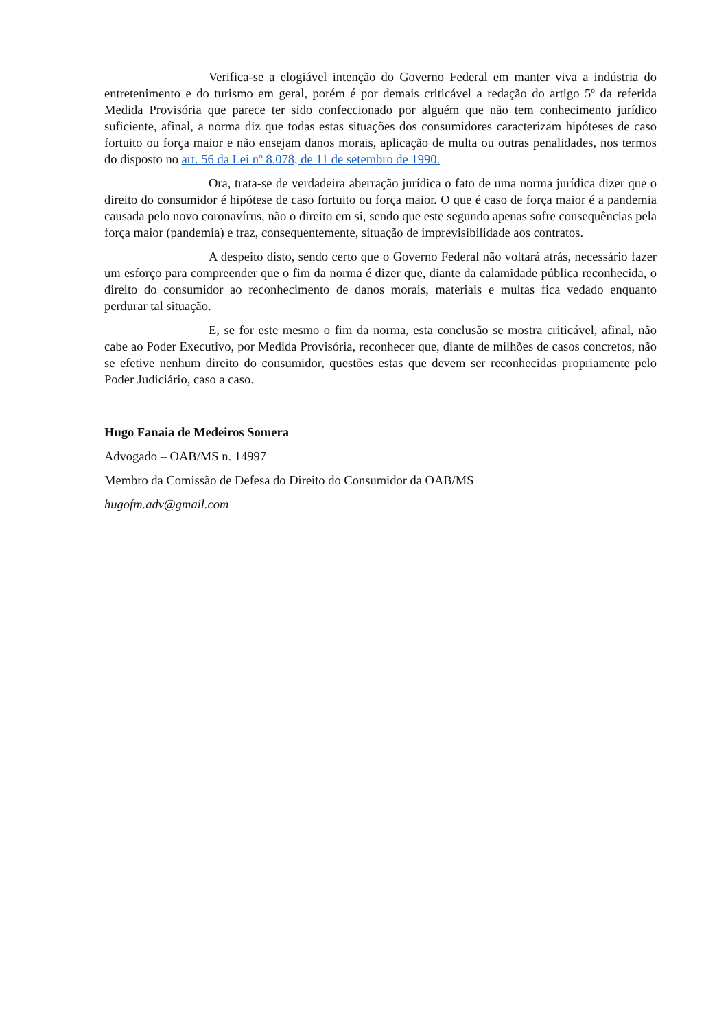Verifica-se a elogiável intenção do Governo Federal em manter viva a indústria do entretenimento e do turismo em geral, porém é por demais criticável a redação do artigo 5º da referida Medida Provisória que parece ter sido confeccionado por alguém que não tem conhecimento jurídico suficiente, afinal, a norma diz que todas estas situações dos consumidores caracterizam hipóteses de caso fortuito ou força maior e não ensejam danos morais, aplicação de multa ou outras penalidades, nos termos do disposto no art. 56 da Lei nº 8.078, de 11 de setembro de 1990.
Ora, trata-se de verdadeira aberração jurídica o fato de uma norma jurídica dizer que o direito do consumidor é hipótese de caso fortuito ou força maior. O que é caso de força maior é a pandemia causada pelo novo coronavírus, não o direito em si, sendo que este segundo apenas sofre consequências pela força maior (pandemia) e traz, consequentemente, situação de imprevisibilidade aos contratos.
A despeito disto, sendo certo que o Governo Federal não voltará atrás, necessário fazer um esforço para compreender que o fim da norma é dizer que, diante da calamidade pública reconhecida, o direito do consumidor ao reconhecimento de danos morais, materiais e multas fica vedado enquanto perdurar tal situação.
E, se for este mesmo o fim da norma, esta conclusão se mostra criticável, afinal, não cabe ao Poder Executivo, por Medida Provisória, reconhecer que, diante de milhões de casos concretos, não se efetive nenhum direito do consumidor, questões estas que devem ser reconhecidas propriamente pelo Poder Judiciário, caso a caso.
Hugo Fanaia de Medeiros Somera
Advogado – OAB/MS n. 14997
Membro da Comissão de Defesa do Direito do Consumidor da OAB/MS
hugofm.adv@gmail.com